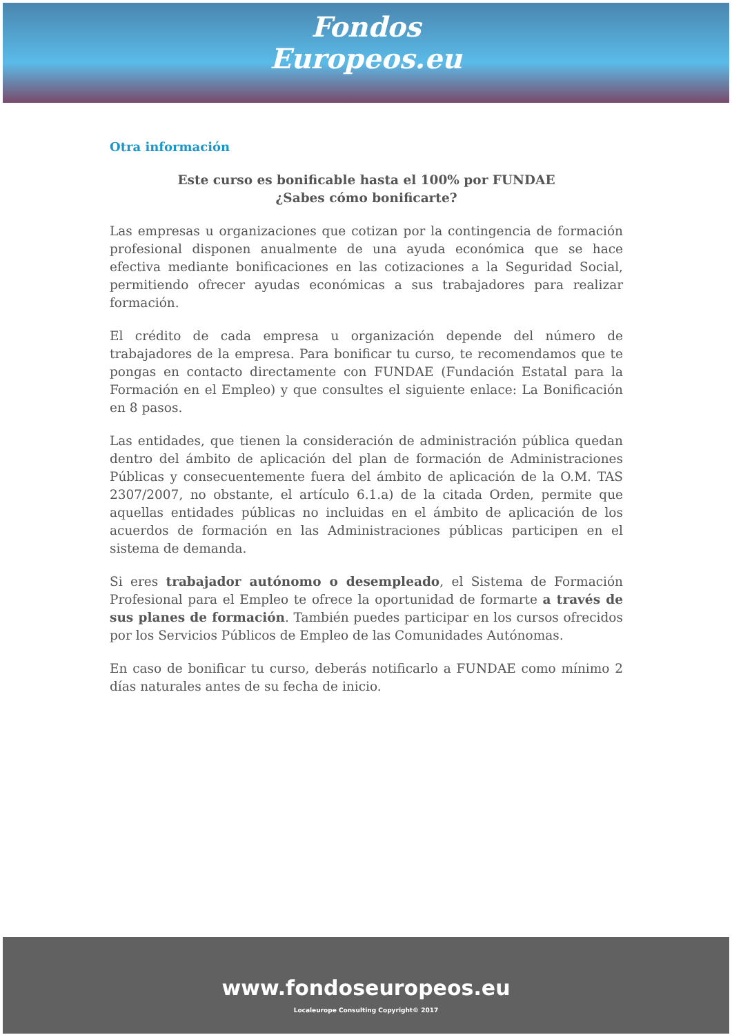Fondos
Europeos.eu
Otra información
Este curso es bonificable hasta el 100% por FUNDAE
¿Sabes cómo bonificarte?
Las empresas u organizaciones que cotizan por la contingencia de formación profesional disponen anualmente de una ayuda económica que se hace efectiva mediante bonificaciones en las cotizaciones a la Seguridad Social, permitiendo ofrecer ayudas económicas a sus trabajadores para realizar formación.
El crédito de cada empresa u organización depende del número de trabajadores de la empresa. Para bonificar tu curso, te recomendamos que te pongas en contacto directamente con FUNDAE (Fundación Estatal para la Formación en el Empleo) y que consultes el siguiente enlace: La Bonificación en 8 pasos.
Las entidades, que tienen la consideración de administración pública quedan dentro del ámbito de aplicación del plan de formación de Administraciones Públicas y consecuentemente fuera del ámbito de aplicación de la O.M. TAS 2307/2007, no obstante, el artículo 6.1.a) de la citada Orden, permite que aquellas entidades públicas no incluidas en el ámbito de aplicación de los acuerdos de formación en las Administraciones públicas participen en el sistema de demanda.
Si eres trabajador autónomo o desempleado, el Sistema de Formación Profesional para el Empleo te ofrece la oportunidad de formarte a través de sus planes de formación. También puedes participar en los cursos ofrecidos por los Servicios Públicos de Empleo de las Comunidades Autónomas.
En caso de bonificar tu curso, deberás notificarlo a FUNDAE como mínimo 2 días naturales antes de su fecha de inicio.
www.fondoseuropeos.eu
Localeurope Consulting Copyright© 2017